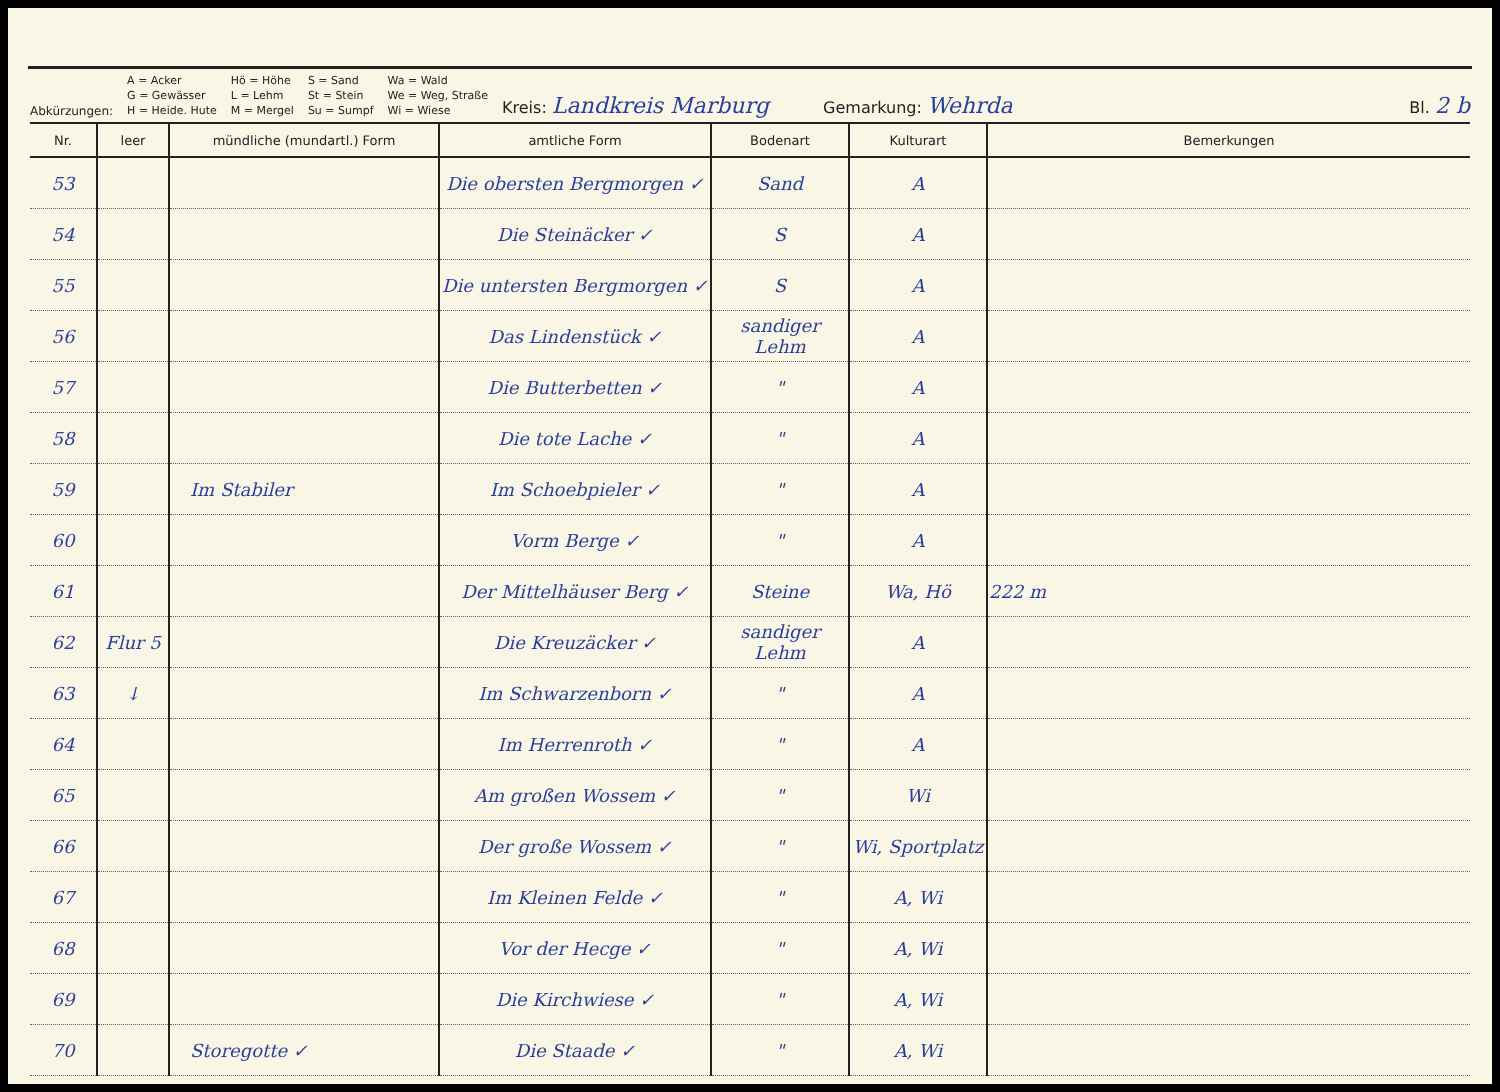Abkürzungen:
A = Acker
G = Gewässer
H = Heide. Hute
Hö = Höhe
L = Lehm
M = Mergel
S = Sand
St = Stein
Su = Sumpf
Wa = Wald
We = Weg, Straße
Wi = Wiese
Kreis: Landkreis Marburg
Gemarkung: Wehrda
Bl. 2 b
| Nr. | leer | mündliche (mundartl.) Form | amtliche Form | Bodenart | Kulturart | Bemerkungen |
| --- | --- | --- | --- | --- | --- | --- |
| 53 | | | Die obersten Bergmorgen ✓ | Sand | A | |
| 54 | | | Die Steinäcker ✓ | S | A | |
| 55 | | | Die untersten Bergmorgen ✓ | S | A | |
| 56 | | | Das Lindenstück ✓ | sandiger Lehm | A | |
| 57 | | | Die Butterbetten ✓ | " | A | |
| 58 | | | Die tote Lache ✓ | " | A | |
| 59 | | Im Stabiler | Im Schoebpieler ✓ | " | A | |
| 60 | | | Vorm Berge ✓ | " | A | |
| 61 | | | Der Mittelhäuser Berg ✓ | Steine | Wa, Hö | 222 m |
| 62 | Flur 5 | | Die Kreuzäcker ✓ | sandiger Lehm | A | |
| 63 | ↓ | | Im Schwarzenborn ✓ | " | A | |
| 64 | | | Im Herrenroth ✓ | " | A | |
| 65 | | | Am großen Wossem ✓ | " | Wi | |
| 66 | | | Der große Wossem ✓ | " | Wi, Sportplatz | |
| 67 | | | Im Kleinen Felde ✓ | " | A, Wi | |
| 68 | | | Vor der Hecge ✓ | " | A, Wi | |
| 69 | | | Die Kirchwiese ✓ | " | A, Wi | |
| 70 | | Storegotte ✓ | Die Staade ✓ | " | A, Wi | |